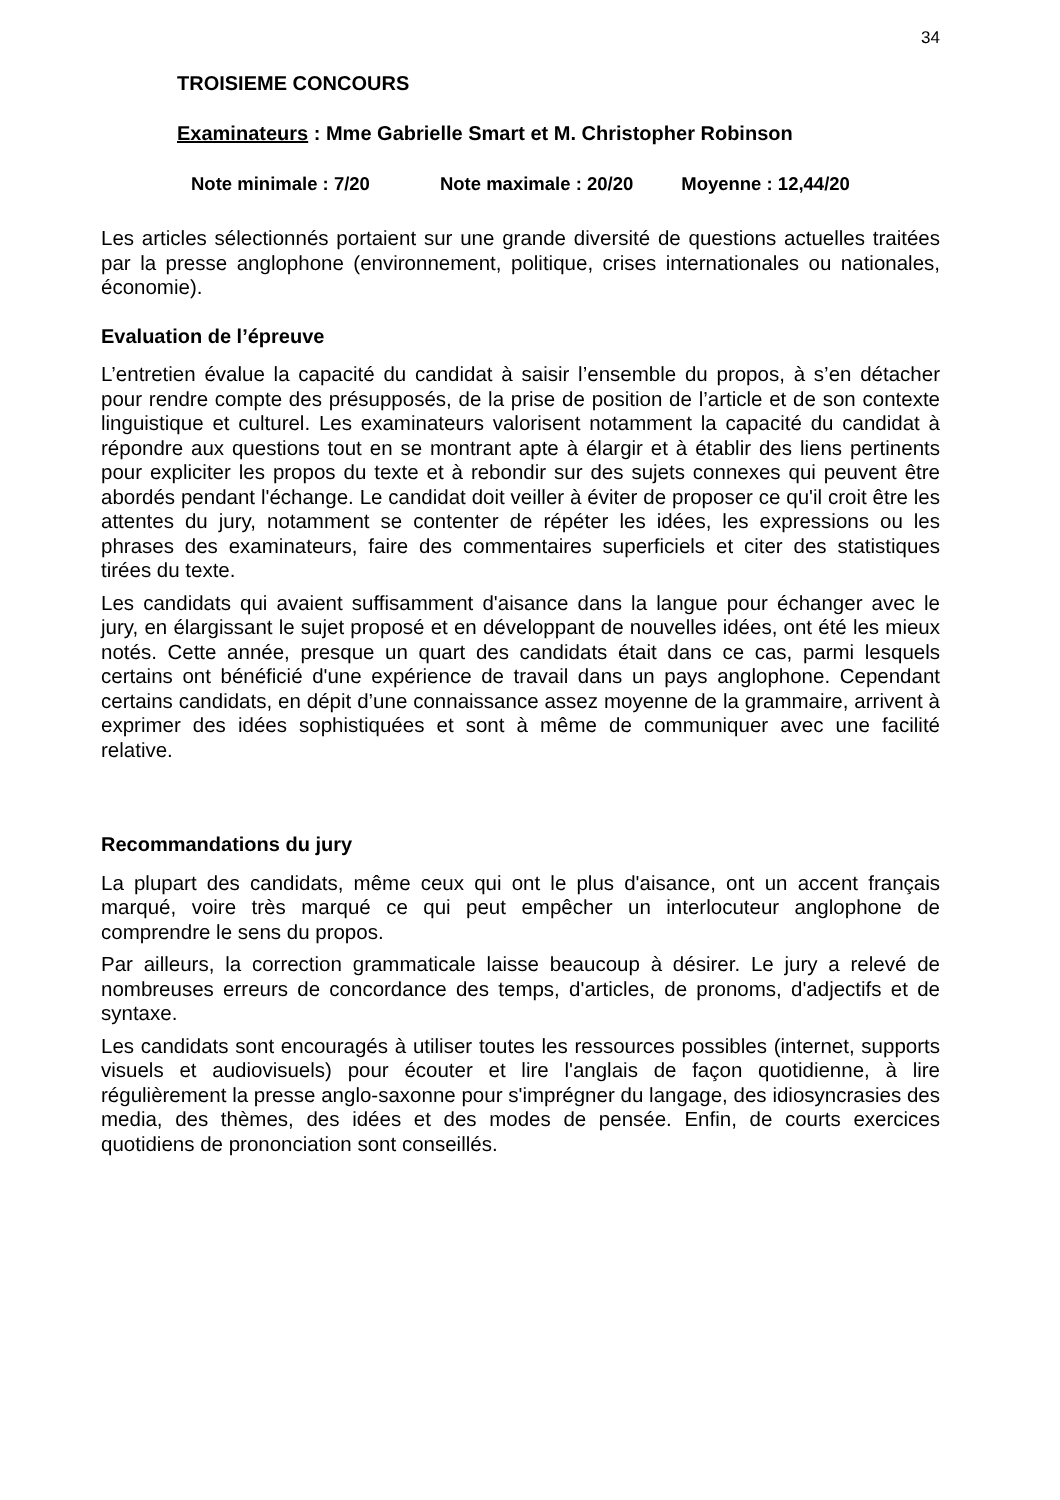34
TROISIEME CONCOURS
Examinateurs : Mme Gabrielle Smart et M. Christopher Robinson
Note minimale : 7/20 Note maximale : 20/20 Moyenne : 12,44/20
Les articles sélectionnés portaient sur une grande diversité de questions actuelles traitées par la presse anglophone (environnement, politique, crises internationales ou nationales, économie).
Evaluation de l’épreuve
L’entretien évalue la capacité du candidat à saisir l’ensemble du propos, à s’en détacher pour rendre compte des présupposés, de la prise de position de l’article et de son contexte linguistique et culturel. Les examinateurs valorisent notamment la capacité du candidat à répondre aux questions tout en se montrant apte à élargir et à établir des liens pertinents pour expliciter les propos du texte et à rebondir sur des sujets connexes qui peuvent être abordés pendant l'échange. Le candidat doit veiller à éviter de proposer ce qu'il croit être les attentes du jury, notamment se contenter de répéter les idées, les expressions ou les phrases des examinateurs, faire des commentaires superficiels et citer des statistiques tirées du texte.
Les candidats qui avaient suffisamment d'aisance dans la langue pour échanger avec le jury, en élargissant le sujet proposé et en développant de nouvelles idées, ont été les mieux notés. Cette année, presque un quart des candidats était dans ce cas, parmi lesquels certains ont bénéficié d'une expérience de travail dans un pays anglophone. Cependant certains candidats, en dépit d’une connaissance assez moyenne de la grammaire, arrivent à exprimer des idées sophistiquées et sont à même de communiquer avec une facilité relative.
Recommandations du jury
La plupart des candidats, même ceux qui ont le plus d'aisance, ont un accent français marqué, voire très marqué ce qui peut empêcher un interlocuteur anglophone de comprendre le sens du propos.
Par ailleurs, la correction grammaticale laisse beaucoup à désirer. Le jury a relevé de nombreuses erreurs de concordance des temps, d'articles, de pronoms, d'adjectifs et de syntaxe.
Les candidats sont encouragés à utiliser toutes les ressources possibles (internet, supports visuels et audiovisuels) pour écouter et lire l'anglais de façon quotidienne, à lire régulièrement la presse anglo-saxonne pour s'imprégner du langage, des idiosyncrasies des media, des thèmes, des idées et des modes de pensée. Enfin, de courts exercices quotidiens de prononciation sont conseillés.